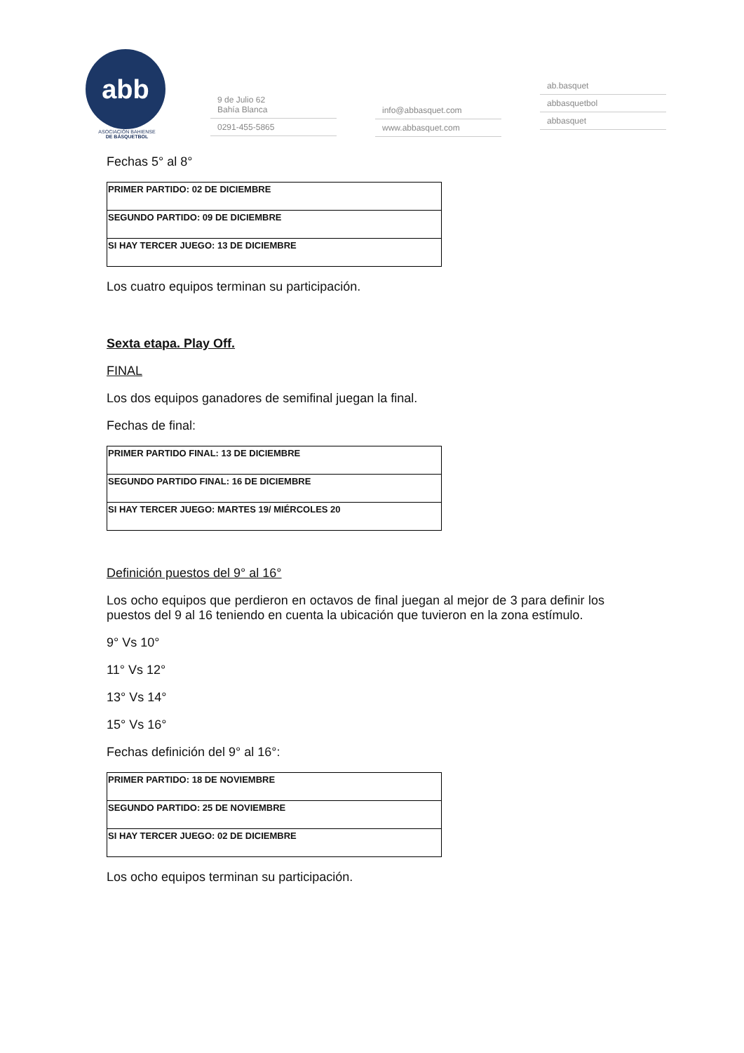abb
ASOCIACIÓN BAHIENSE
DE BÁSQUETBOL
9 de Julio 62
Bahía Blanca
0291-455-5865
info@abbasquet.com
www.abbasquet.com
ab.basquet
abbasquetbol
abbasquet
Fechas 5° al 8°
| PRIMER PARTIDO: 02 DE DICIEMBRE |
| SEGUNDO PARTIDO: 09 DE DICIEMBRE |
| SI HAY TERCER JUEGO: 13 DE DICIEMBRE |
Los cuatro equipos terminan su participación.
Sexta etapa. Play Off.
FINAL
Los dos equipos ganadores de semifinal juegan la final.
Fechas de final:
| PRIMER PARTIDO FINAL: 13 DE DICIEMBRE |
| SEGUNDO PARTIDO FINAL: 16 DE DICIEMBRE |
| SI HAY TERCER JUEGO: MARTES 19/ MIÉRCOLES 20 |
Definición puestos del 9° al 16°
Los ocho equipos que perdieron en octavos de final juegan al mejor de 3 para definir los puestos del 9 al 16 teniendo en cuenta la ubicación que tuvieron en la zona estímulo.
9° Vs 10°
11° Vs 12°
13° Vs 14°
15° Vs 16°
Fechas definición del 9° al 16°:
| PRIMER PARTIDO: 18 DE NOVIEMBRE |
| SEGUNDO PARTIDO: 25 DE NOVIEMBRE |
| SI HAY TERCER JUEGO: 02 DE DICIEMBRE |
Los ocho equipos terminan su participación.